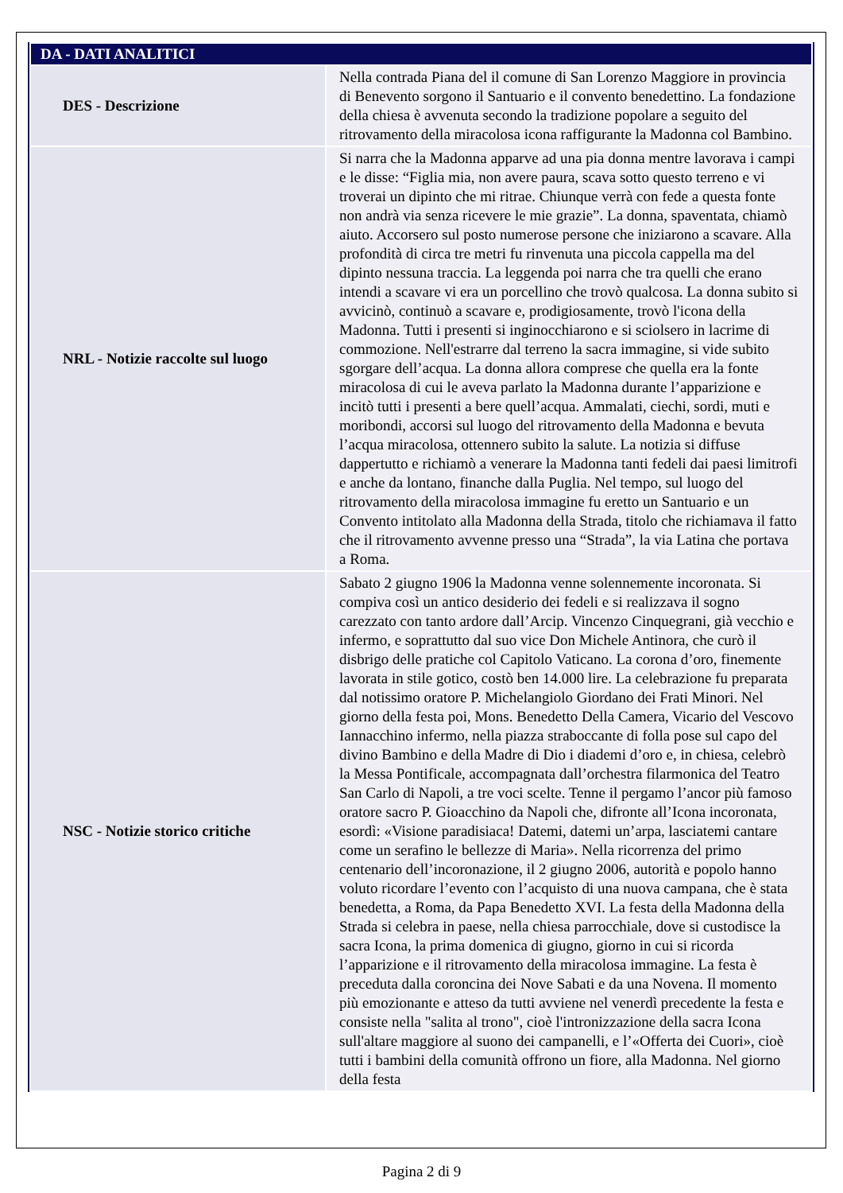| DA - DATI ANALITICI | |
| --- | --- |
| DES - Descrizione | Nella contrada Piana del il comune di San Lorenzo Maggiore in provincia di Benevento sorgono il Santuario e il convento benedettino. La fondazione della chiesa è avvenuta secondo la tradizione popolare a seguito del ritrovamento della miracolosa icona raffigurante la Madonna col Bambino. |
| NRL - Notizie raccolte sul luogo | Si narra che la Madonna apparve ad una pia donna mentre lavorava i campi e le disse: “Figlia mia, non avere paura, scava sotto questo terreno e vi troverai un dipinto che mi ritrae. Chiunque verrà con fede a questa fonte non andrà via senza ricevere le mie grazie”. La donna, spaventata, chiamò aiuto. Accorsero sul posto numerose persone che iniziarono a scavare. Alla profondità di circa tre metri fu rinvenuta una piccola cappella ma del dipinto nessuna traccia. La leggenda poi narra che tra quelli che erano intendi a scavare vi era un porcellino che trovò qualcosa. La donna subito si avvicinò, continuò a scavare e, prodigiosamente, trovò l'icona della Madonna. Tutti i presenti si inginocchiarono e si sciolsero in lacrime di commozione. Nell'estrarre dal terreno la sacra immagine, si vide subito sgorgare dell’acqua. La donna allora comprese che quella era la fonte miracolosa di cui le aveva parlato la Madonna durante l’apparizione e incitò tutti i presenti a bere quell’acqua. Ammalati, ciechi, sordi, muti e moribondi, accorsi sul luogo del ritrovamento della Madonna e bevuta l’acqua miracolosa, ottennero subito la salute. La notizia si diffuse dappertutto e richiamò a venerare la Madonna tanti fedeli dai paesi limitrofi e anche da lontano, finanche dalla Puglia. Nel tempo, sul luogo del ritrovamento della miracolosa immagine fu eretto un Santuario e un Convento intitolato alla Madonna della Strada, titolo che richiamava il fatto che il ritrovamento avvenne presso una “Strada”, la via Latina che portava a Roma. |
| NSC - Notizie storico critiche | Sabato 2 giugno 1906 la Madonna venne solennemente incoronata. Si compiva così un antico desiderio dei fedeli e si realizzava il sogno carezzato con tanto ardore dall’Arcip. Vincenzo Cinquegrani, già vecchio e infermo, e soprattutto dal suo vice Don Michele Antinora, che curò il disbrigo delle pratiche col Capitolo Vaticano. La corona d’oro, finemente lavorata in stile gotico, costò ben 14.000 lire. La celebrazione fu preparata dal notissimo oratore P. Michelangiolo Giordano dei Frati Minori. Nel giorno della festa poi, Mons. Benedetto Della Camera, Vicario del Vescovo Iannacchino infermo, nella piazza straboccante di folla pose sul capo del divino Bambino e della Madre di Dio i diademi d’oro e, in chiesa, celebrò la Messa Pontificale, accompagnata dall’orchestra filarmonica del Teatro San Carlo di Napoli, a tre voci scelte. Tenne il pergamo l’ancor più famoso oratore sacro P. Gioacchino da Napoli che, difronte all’Icona incoronata, esordì: «Visione paradisiaca! Datemi, datemi un’arpa, lasciatemi cantare come un serafino le bellezze di Maria». Nella ricorrenza del primo centenario dell’incoronazione, il 2 giugno 2006, autorità e popolo hanno voluto ricordare l’evento con l’acquisto di una nuova campana, che è stata benedetta, a Roma, da Papa Benedetto XVI. La festa della Madonna della Strada si celebra in paese, nella chiesa parrocchiale, dove si custodisce la sacra Icona, la prima domenica di giugno, giorno in cui si ricorda l’apparizione e il ritrovamento della miracolosa immagine. La festa è preceduta dalla coroncina dei Nove Sabati e da una Novena. Il momento più emozionante e atteso da tutti avviene nel venerdì precedente la festa e consiste nella "salita al trono", cioè l'intronizzazione della sacra Icona sull'altare maggiore al suono dei campanelli, e l’«Offerta dei Cuori», cioè tutti i bambini della comunità offrono un fiore, alla Madonna. Nel giorno della festa |
Pagina 2 di 9